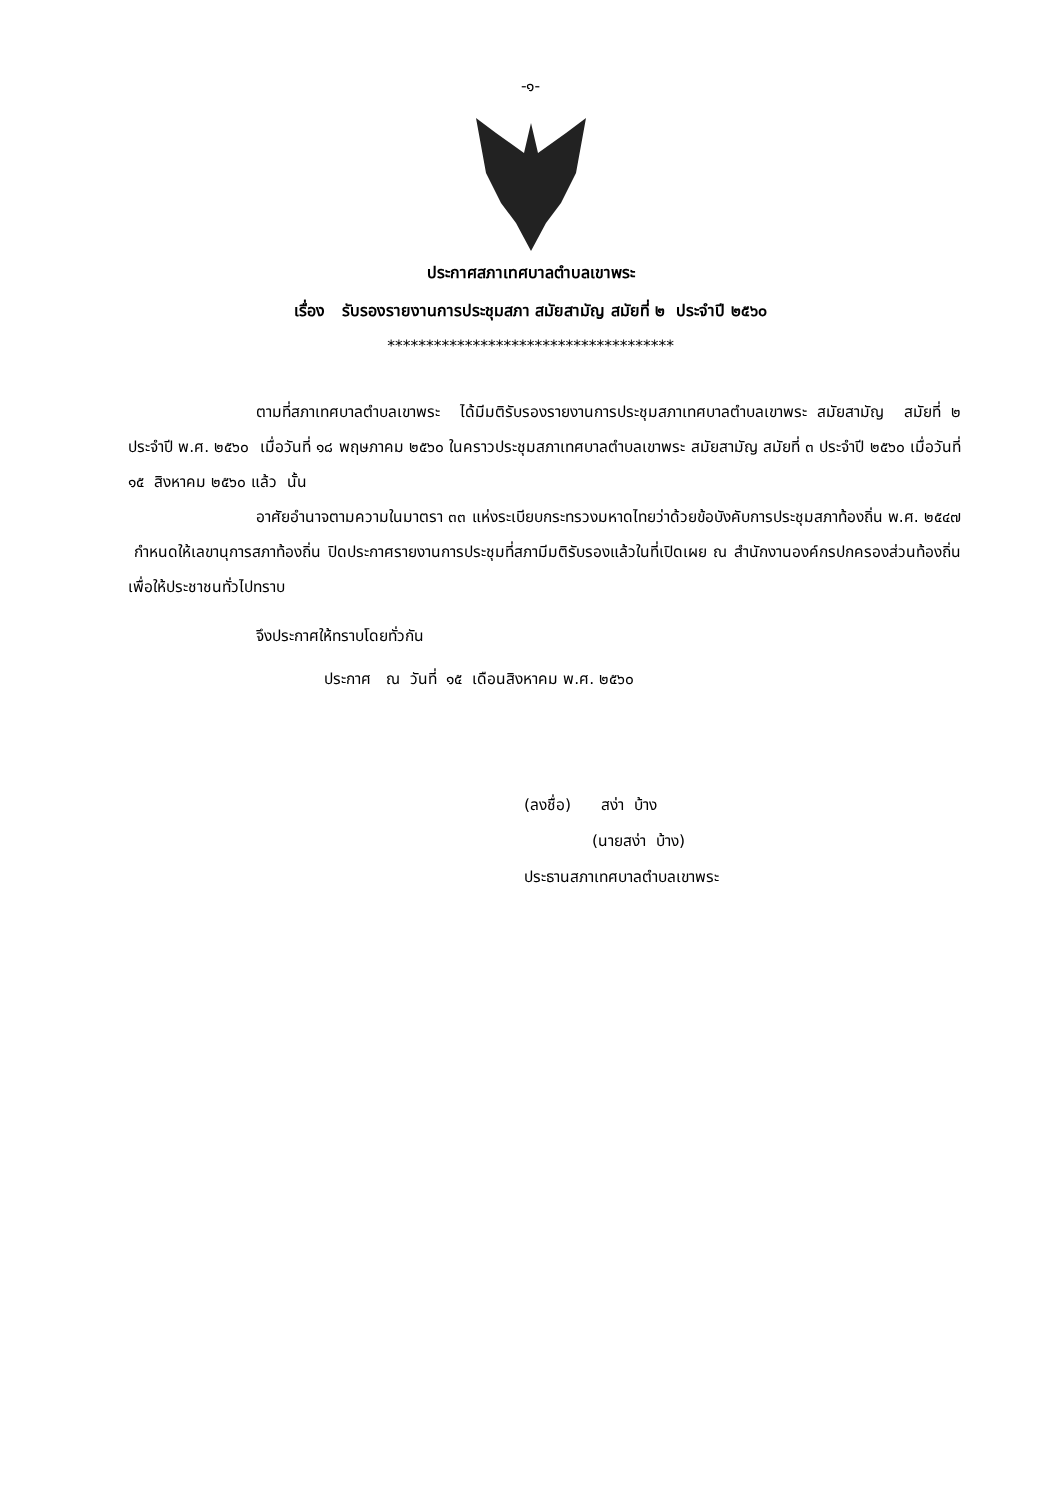-๑-
ประกาศสภาเทศบาลตำบลเขาพระ
เรื่อง รับรองรายงานการประชุมสภา สมัยสามัญ สมัยที่ ๒ ประจำปี ๒๕๖๐
*************************************
ตามที่สภาเทศบาลตำบลเขาพระ ได้มีมติรับรองรายงานการประชุมสภาเทศบาลตำบลเขาพระ สมัยสามัญ สมัยที่ ๒ ประจำปี พ.ศ. ๒๕๖๐ เมื่อวันที่ ๑๘ พฤษภาคม ๒๕๖๐ ในคราวประชุมสภาเทศบาลตำบลเขาพระ สมัยสามัญ สมัยที่ ๓ ประจำปี ๒๕๖๐ เมื่อวันที่ ๑๕ สิงหาคม ๒๕๖๐ แล้ว นั้น
อาศัยอำนาจตามความในมาตรา ๓๓ แห่งระเบียบกระทรวงมหาดไทยว่าด้วยข้อบังคับการประชุมสภาท้องถิ่น พ.ศ. ๒๕๔๗ กำหนดให้เลขานุการสภาท้องถิ่น ปิดประกาศรายงานการประชุมที่สภามีมติรับรองแล้วในที่เปิดเผย ณ สำนักงานองค์กรปกครองส่วนท้องถิ่น เพื่อให้ประชาชนทั่วไปทราบ
จึงประกาศให้ทราบโดยทั่วกัน
ประกาศ ณ วันที่ ๑๕ เดือนสิงหาคม พ.ศ. ๒๕๖๐
(ลงชื่อ) สง่า บ้าง
(นายสง่า บ้าง)
ประธานสภาเทศบาลตำบลเขาพระ